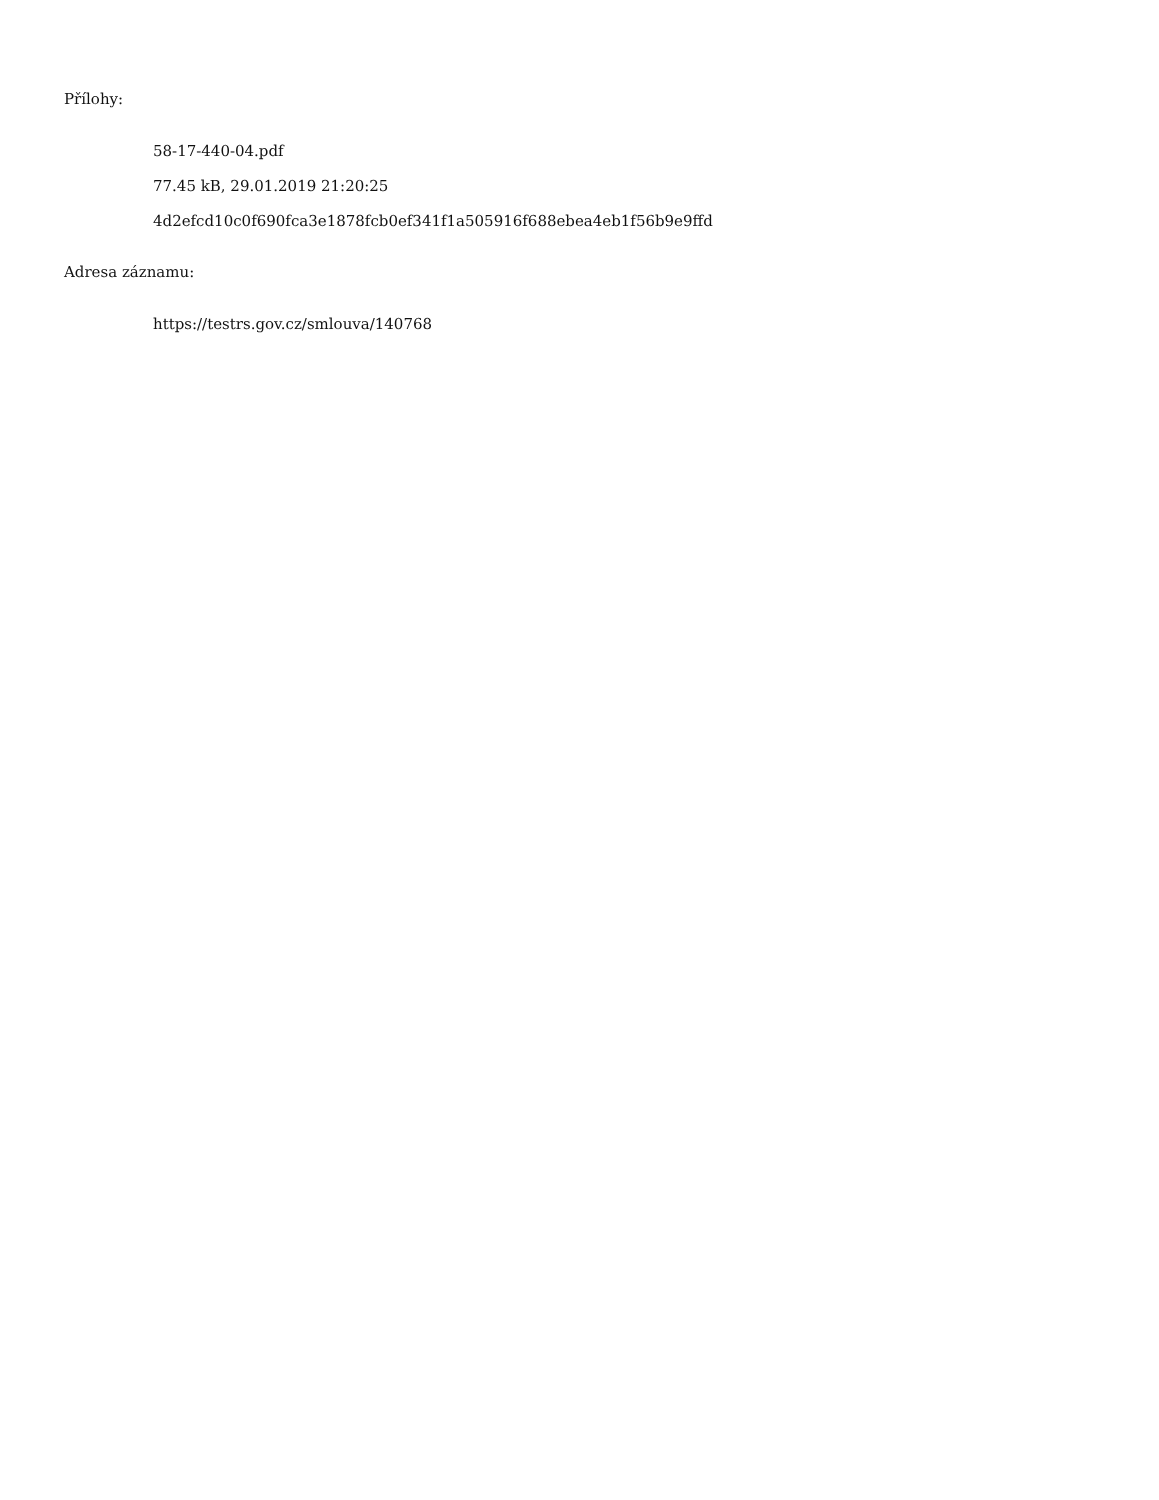Přílohy:
58-17-440-04.pdf
77.45 kB, 29.01.2019 21:20:25
4d2efcd10c0f690fca3e1878fcb0ef341f1a505916f688ebea4eb1f56b9e9ffd
Adresa záznamu:
https://testrs.gov.cz/smlouva/140768